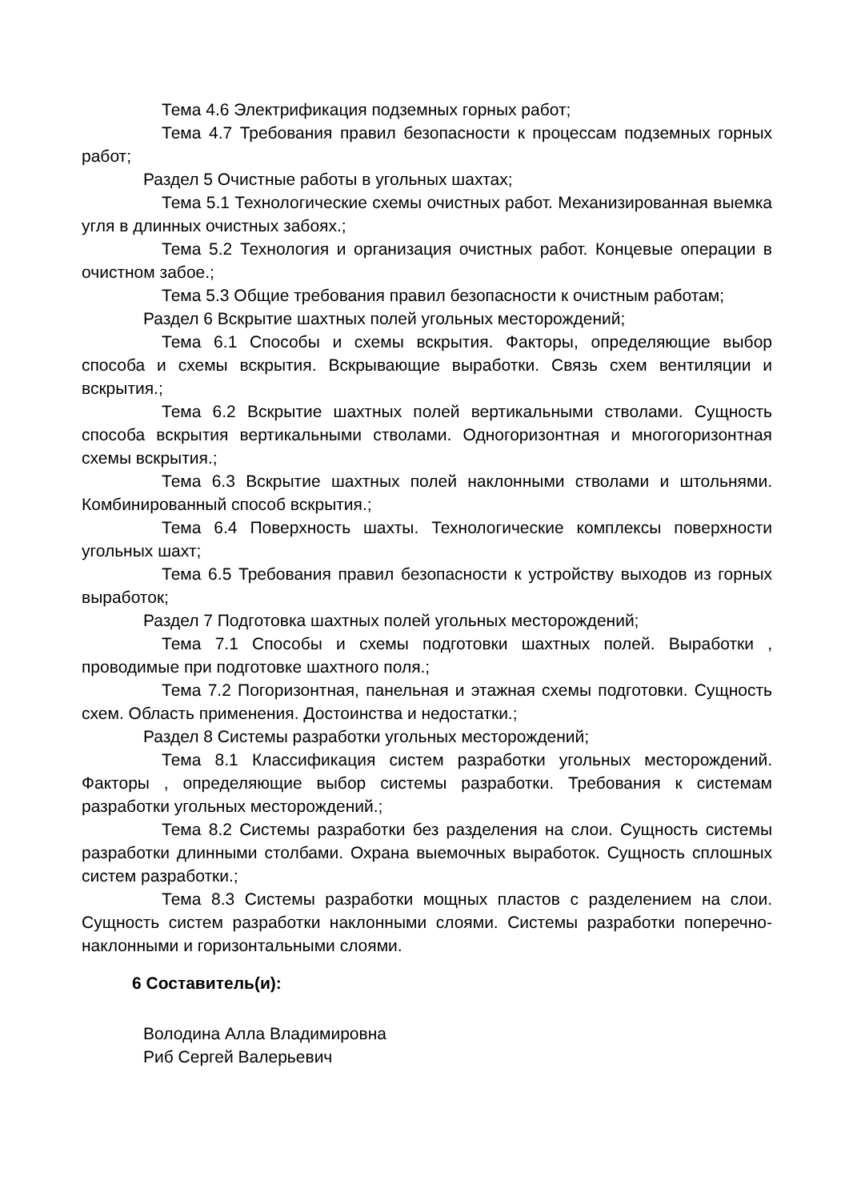Тема 4.6 Электрификация подземных горных работ;
Тема 4.7 Требования правил безопасности к процессам подземных горных работ;
Раздел 5 Очистные работы в угольных шахтах;
Тема 5.1 Технологические схемы очистных работ. Механизированная выемка угля в длинных очистных забоях.;
Тема 5.2 Технология и организация очистных работ. Концевые операции в очистном забое.;
Тема 5.3 Общие требования правил безопасности к очистным работам;
Раздел 6 Вскрытие шахтных полей угольных месторождений;
Тема 6.1 Способы и схемы вскрытия. Факторы, определяющие выбор способа и схемы вскрытия. Вскрывающие выработки. Связь схем вентиляции и вскрытия.;
Тема 6.2 Вскрытие шахтных полей вертикальными стволами. Сущность способа вскрытия вертикальными стволами. Одногоризонтная и многогоризонтная схемы вскрытия.;
Тема 6.3 Вскрытие шахтных полей наклонными стволами и штольнями. Комбинированный способ вскрытия.;
Тема 6.4 Поверхность шахты. Технологические комплексы поверхности угольных шахт;
Тема 6.5 Требования правил безопасности к устройству выходов из горных выработок;
Раздел 7 Подготовка шахтных полей угольных месторождений;
Тема 7.1 Способы и схемы подготовки шахтных полей. Выработки , проводимые при подготовке шахтного поля.;
Тема 7.2 Погоризонтная, панельная и этажная схемы подготовки. Сущность схем. Область применения. Достоинства и недостатки.;
Раздел 8 Системы разработки угольных месторождений;
Тема 8.1 Классификация систем разработки угольных месторождений. Факторы , определяющие выбор системы разработки. Требования к системам разработки угольных месторождений.;
Тема 8.2 Системы разработки без разделения на слои. Сущность системы разработки длинными столбами. Охрана выемочных выработок. Сущность сплошных систем разработки.;
Тема 8.3 Системы разработки мощных пластов с разделением на слои. Сущность систем разработки наклонными слоями. Системы разработки поперечно-наклонными и горизонтальными слоями.
6 Составитель(и):
Володина Алла Владимировна
Риб Сергей Валерьевич